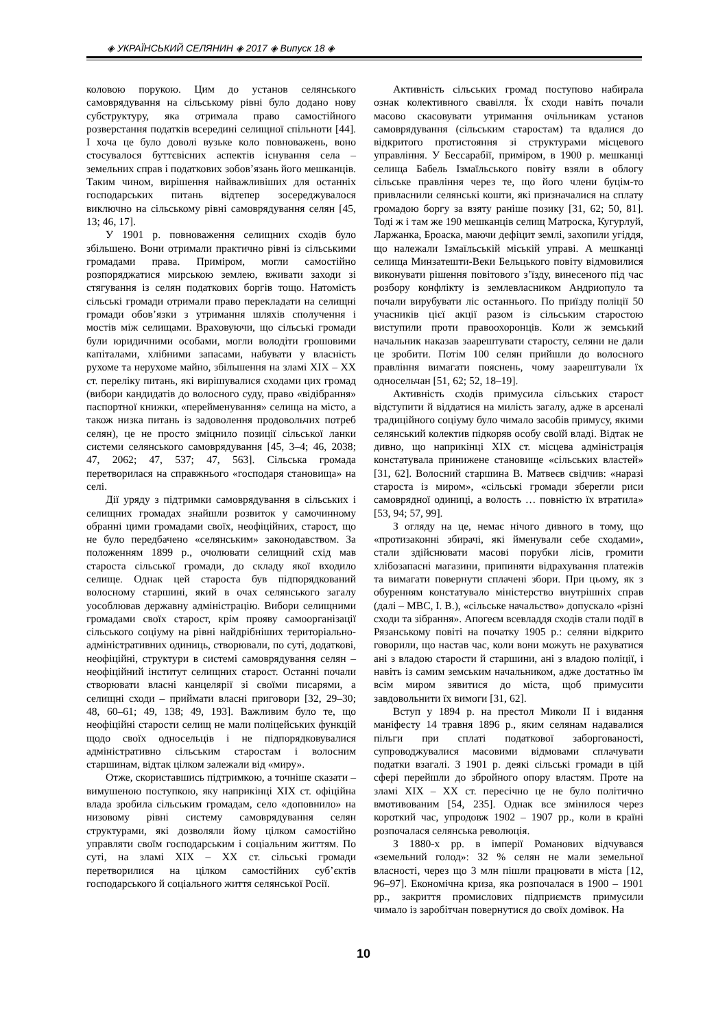◈ УКРАЇНСЬКИЙ СЕЛЯНИН ◈ 2017 ◈ Випуск 18 ◈
коловою порукою. Цим до установ селянського самоврядування на сільському рівні було додано нову субструктуру, яка отримала право самостійного розверстання податків всередині селищної спільноти [44]. І хоча це було доволі вузьке коло повноважень, воно стосувалося буттєвісних аспектів існування села – земельних справ і податкових зобов’язань його мешканців. Таким чином, вирішення найважливіших для останніх господарських питань відтепер зосереджувалося виключно на сільському рівні самоврядування селян [45, 13; 46, 17].
У 1901 р. повноваження селищних сходів було збільшено. Вони отримали практично рівні із сільськими громадами права. Приміром, могли самостійно розпоряджатися мирською землею, вживати заходи зі стягування із селян податкових боргів тощо. Натомість сільські громади отримали право перекладати на селищні громади обов’язки з утримання шляхів сполучення і мостів між селищами. Враховуючи, що сільські громади були юридичними особами, могли володіти грошовими капіталами, хлібними запасами, набувати у власність рухоме та нерухоме майно, збільшення на зламі XIX – XX ст. переліку питань, які вирішувалися сходами цих громад (вибори кандидатів до волосного суду, право «відібрання» паспортної книжки, «перейменування» селища на місто, а також низка питань із задоволення продовольчих потреб селян), це не просто зміцнило позиції сільської ланки системи селянського самоврядування [45, 3–4; 46, 2038; 47, 2062; 47, 537; 47, 563]. Сільська громада перетворилася на справжнього «господаря становища» на селі.
Дії уряду з підтримки самоврядування в сільських і селищних громадах знайшли розвиток у самочинному обранні цими громадами своїх, неофіційних, старост, що не було передбачено «селянським» законодавством. За положенням 1899 р., очолювати селищний схід мав староста сільської громади, до складу якої входило селище. Однак цей староста був підпорядкований волосному старшині, який в очах селянського загалу уособлював державну адміністрацію. Вибори селищними громадами своїх старост, крім прояву самоорганізації сільського соціуму на рівні найдрібніших територіально-адміністративних одиниць, створювали, по суті, додаткові, неофіційні, структури в системі самоврядування селян – неофіційний інститут селищних старост. Останні почали створювати власні канцелярії зі своїми писарями, а селищні сходи – приймати власні приговори [32, 29–30; 48, 60–61; 49, 138; 49, 193]. Важливим було те, що неофіційні старости селищ не мали поліцейських функцій щодо своїх односельців і не підпорядковувалися адміністративно сільським старостам і волосним старшинам, відтак цілком залежали від «миру».
Отже, скориставшись підтримкою, а точніше сказати – вимушеною поступкою, яку наприкінці XIX ст. офіційна влада зробила сільським громадам, село «доповнило» на низовому рівні систему самоврядування селян структурами, які дозволяли йому цілком самостійно управляти своїм господарським і соціальним життям. По суті, на зламі XIX – XX ст. сільські громади перетворилися на цілком самостійних суб’єктів господарського й соціального життя селянської Росії.
Активність сільських громад поступово набирала ознак колективного свавілля. Їх сходи навіть почали масово скасовувати утримання очільникам установ самоврядування (сільським старостам) та вдалися до відкритого протистояння зі структурами місцевого управління. У Бессарабії, приміром, в 1900 р. мешканці селища Бабель Ізмаїльського повіту взяли в облогу сільське правління через те, що його члени буцім-то привласнили селянські кошти, які призначалися на сплату громадою боргу за взяту раніше позику [31, 62; 50, 81]. Тоді ж і там же 190 мешканців селищ Матроска, Кугурлуй, Ларжанка, Броаска, маючи дефіцит землі, захопили угіддя, що належали Ізмаїльській міській управі. А мешканці селища Минзатешти-Веки Бельцького повіту відмовилися виконувати рішення повітового з’їзду, винесеного під час розбору конфлікту із землевласником Андриопуло та почали вирубувати ліс останнього. По приїзду поліції 50 учасників цієї акції разом із сільським старостою виступили проти правоохоронців. Коли ж земський начальник наказав заарештувати старосту, селяни не дали це зробити. Потім 100 селян прийшли до волосного правління вимагати пояснень, чому заарештували їх односельчан [51, 62; 52, 18–19].
Активність сходів примусила сільських старост відступити й віддатися на милість загалу, адже в арсеналі традиційного соціуму було чимало засобів примусу, якими селянський колектив підкоряв особу своїй владі. Відтак не дивно, що наприкінці XIX ст. місцева адміністрація констатувала принижене становище «сільських властей» [31, 62]. Волосний старшина В. Матвеєв свідчив: «наразі староста із миром», «сільські громади зберегли риси самоврядної одиниці, а волость … повністю їх втратила» [53, 94; 57, 99].
З огляду на це, немає нічого дивного в тому, що «протизаконні збирачі, які йменували себе сходами», стали здійснювати масові порубки лісів, громити хлібозапасні магазини, припиняти відрахування платежів та вимагати повернути сплачені збори. При цьому, як з обуренням констатувало міністерство внутрішніх справ (далі – МВС, І. В.), «сільське начальство» допускало «різні сходи та зібрання». Апогеєм всевладдя сходів стали події в Рязанському повіті на початку 1905 р.: селяни відкрито говорили, що настав час, коли вони можуть не рахуватися ані з владою старости й старшини, ані з владою поліції, і навіть із самим земським начальником, адже достатньо їм всім миром зявитися до міста, щоб примусити завдовольнити їх вимоги [31, 62].
Вступ у 1894 р. на престол Миколи II і видання маніфесту 14 травня 1896 р., яким селянам надавалися пільги при сплаті податкової заборгованості, супроводжувалися масовими відмовами сплачувати податки взагалі. З 1901 р. деякі сільські громади в цій сфері перейшли до збройного опору властям. Проте на зламі XIX – XX ст. пересічно це не було політично вмотивованим [54, 235]. Однак все змінилося через короткий час, упродовж 1902 – 1907 рр., коли в країні розпочалася селянська революція.
З 1880-х рр. в імперії Романових відчувався «земельний голод»: 32 % селян не мали земельної власності, через що 3 млн пішли працювати в міста [12, 96–97]. Економічна криза, яка розпочалася в 1900 – 1901 рр., закриття промислових підприємств примусили чимало із заробітчан повернутися до своїх домівок. На
10